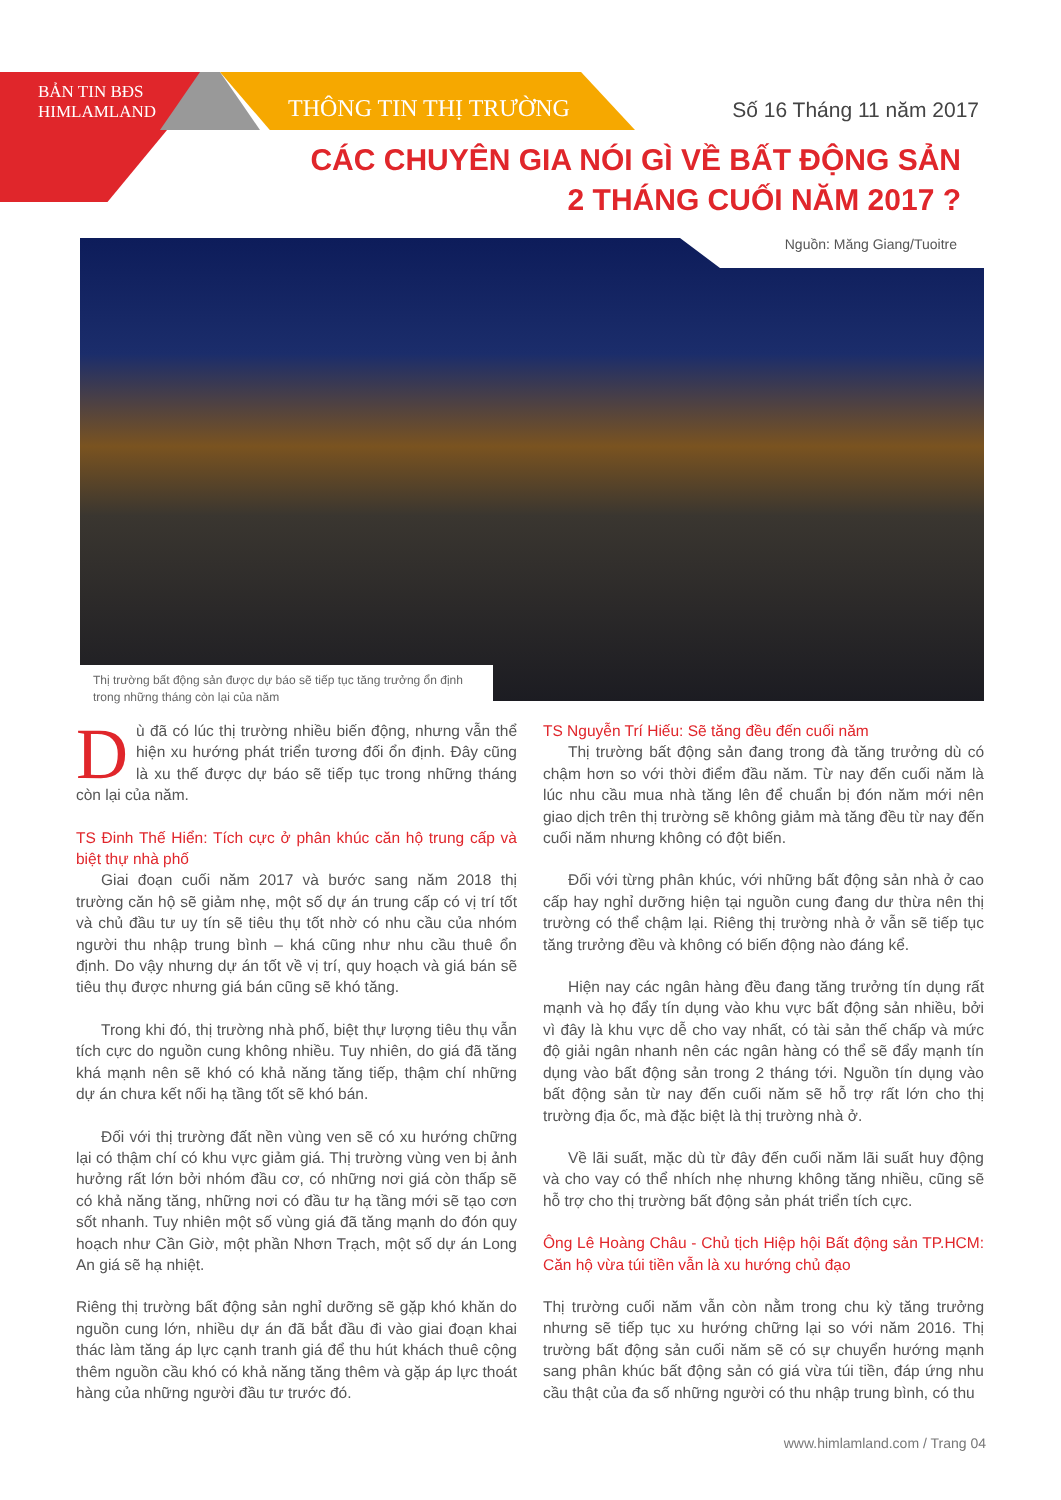BẢN TIN BĐS
HIMLAMLAND
THÔNG TIN THỊ TRƯỜNG Số 16 Tháng 11 năm 2017
CÁC CHUYÊN GIA NÓI GÌ VỀ BẤT ĐỘNG SẢN
2 THÁNG CUỐI NĂM 2017 ?
Nguồn: Măng Giang/Tuoitre
Thị trường bất động sản được dự báo sẽ tiếp tục tăng trưởng ổn định trong những tháng còn lại của năm
Dù đã có lúc thị trường nhiều biến động, nhưng vẫn thể hiện xu hướng phát triển tương đối ổn định. Đây cũng là xu thế được dự báo sẽ tiếp tục trong những tháng còn lại của năm.
TS Đinh Thế Hiển: Tích cực ở phân khúc căn hộ trung cấp và biệt thự nhà phố
Giai đoạn cuối năm 2017 và bước sang năm 2018 thị trường căn hộ sẽ giảm nhẹ, một số dự án trung cấp có vị trí tốt và chủ đầu tư uy tín sẽ tiêu thụ tốt nhờ có nhu cầu của nhóm người thu nhập trung bình – khá cũng như nhu cầu thuê ổn định. Do vậy nhưng dự án tốt về vị trí, quy hoạch và giá bán sẽ tiêu thụ được nhưng giá bán cũng sẽ khó tăng.
Trong khi đó, thị trường nhà phố, biệt thự lượng tiêu thụ vẫn tích cực do nguồn cung không nhiều. Tuy nhiên, do giá đã tăng khá mạnh nên sẽ khó có khả năng tăng tiếp, thậm chí những dự án chưa kết nối hạ tầng tốt sẽ khó bán.
Đối với thị trường đất nền vùng ven sẽ có xu hướng chững lại có thậm chí có khu vực giảm giá. Thị trường vùng ven bị ảnh hưởng rất lớn bởi nhóm đầu cơ, có những nơi giá còn thấp sẽ có khả năng tăng, những nơi có đầu tư hạ tầng mới sẽ tạo cơn sốt nhanh. Tuy nhiên một số vùng giá đã tăng mạnh do đón quy hoạch như Cần Giờ, một phần Nhơn Trạch, một số dự án Long An giá sẽ hạ nhiệt.
Riêng thị trường bất động sản nghỉ dưỡng sẽ gặp khó khăn do nguồn cung lớn, nhiều dự án đã bắt đầu đi vào giai đoạn khai thác làm tăng áp lực cạnh tranh giá để thu hút khách thuê cộng thêm nguồn cầu khó có khả năng tăng thêm và gặp áp lực thoát hàng của những người đầu tư trước đó.
TS Nguyễn Trí Hiếu: Sẽ tăng đều đến cuối năm
Thị trường bất động sản đang trong đà tăng trưởng dù có chậm hơn so với thời điểm đầu năm. Từ nay đến cuối năm là lúc nhu cầu mua nhà tăng lên để chuẩn bị đón năm mới nên giao dịch trên thị trường sẽ không giảm mà tăng đều từ nay đến cuối năm nhưng không có đột biến.
Đối với từng phân khúc, với những bất động sản nhà ở cao cấp hay nghỉ dưỡng hiện tại nguồn cung đang dư thừa nên thị trường có thể chậm lại. Riêng thị trường nhà ở vẫn sẽ tiếp tục tăng trưởng đều và không có biến động nào đáng kể.
Hiện nay các ngân hàng đều đang tăng trưởng tín dụng rất mạnh và họ đẩy tín dụng vào khu vực bất động sản nhiều, bởi vì đây là khu vực dễ cho vay nhất, có tài sản thế chấp và mức độ giải ngân nhanh nên các ngân hàng có thể sẽ đẩy mạnh tín dụng vào bất động sản trong 2 tháng tới. Nguồn tín dụng vào bất động sản từ nay đến cuối năm sẽ hỗ trợ rất lớn cho thị trường địa ốc, mà đặc biệt là thị trường nhà ở.
Về lãi suất, mặc dù từ đây đến cuối năm lãi suất huy động và cho vay có thể nhích nhẹ nhưng không tăng nhiều, cũng sẽ hỗ trợ cho thị trường bất động sản phát triển tích cực.
Ông Lê Hoàng Châu - Chủ tịch Hiệp hội Bất động sản TP.HCM: Căn hộ vừa túi tiền vẫn là xu hướng chủ đạo
Thị trường cuối năm vẫn còn nằm trong chu kỳ tăng trưởng nhưng sẽ tiếp tục xu hướng chững lại so với năm 2016. Thị trường bất động sản cuối năm sẽ có sự chuyển hướng mạnh sang phân khúc bất động sản có giá vừa túi tiền, đáp ứng nhu cầu thật của đa số những người có thu nhập trung bình, có thu
www.himlamland.com / Trang 04